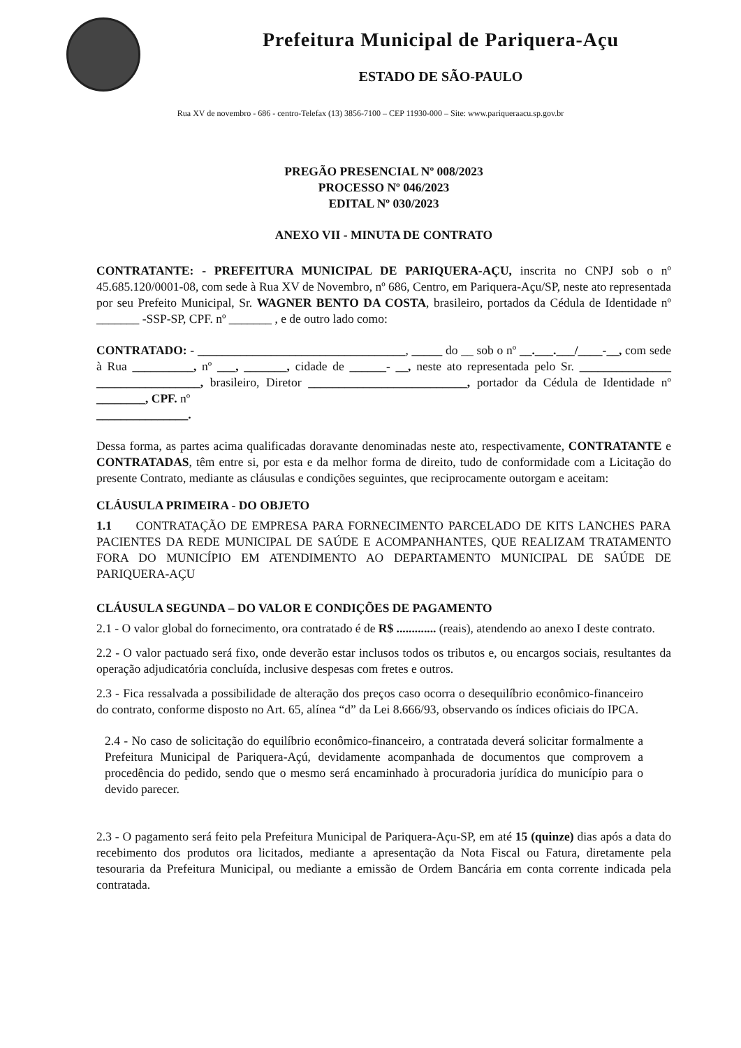Prefeitura Municipal de Pariquera-Açu
ESTADO DE SÃO-PAULO
Rua XV de novembro - 686 - centro-Telefax (13) 3856-7100 – CEP 11930-000 – Site: www.pariqueraacu.sp.gov.br
PREGÃO PRESENCIAL Nº 008/2023
PROCESSO Nº 046/2023
EDITAL Nº 030/2023
ANEXO VII - MINUTA DE CONTRATO
CONTRATANTE: - PREFEITURA MUNICIPAL DE PARIQUERA-AÇU, inscrita no CNPJ sob o nº 45.685.120/0001-08, com sede à Rua XV de Novembro, nº 686, Centro, em Pariquera-Açu/SP, neste ato representada por seu Prefeito Municipal, Sr. WAGNER BENTO DA COSTA, brasileiro, portados da Cédula de Identidade nº _______ -SSP-SP, CPF. nº _______ , e de outro lado como:
CONTRATADO: - __________________________________, _____ do __ sob o nº __.___.___/____-__, com sede à Rua __________, nº ___, _______, cidade de ______- __, neste ato representada pelo Sr. _______________ _________________, brasileiro, Diretor __________________________, portador da Cédula de Identidade nº ________, CPF. nº
_______________.
Dessa forma, as partes acima qualificadas doravante denominadas neste ato, respectivamente, CONTRATANTE e CONTRATADAS, têm entre si, por esta e da melhor forma de direito, tudo de conformidade com a Licitação do presente Contrato, mediante as cláusulas e condições seguintes, que reciprocamente outorgam e aceitam:
CLÁUSULA PRIMEIRA - DO OBJETO
1.1 CONTRATAÇÃO DE EMPRESA PARA FORNECIMENTO PARCELADO DE KITS LANCHES PARA PACIENTES DA REDE MUNICIPAL DE SAÚDE E ACOMPANHANTES, QUE REALIZAM TRATAMENTO FORA DO MUNICÍPIO EM ATENDIMENTO AO DEPARTAMENTO MUNICIPAL DE SAÚDE DE PARIQUERA-AÇU
CLÁUSULA SEGUNDA – DO VALOR E CONDIÇÕES DE PAGAMENTO
2.1 - O valor global do fornecimento, ora contratado é de R$ ............. (reais), atendendo ao anexo I deste contrato.
2.2 - O valor pactuado será fixo, onde deverão estar inclusos todos os tributos e, ou encargos sociais, resultantes da operação adjudicatória concluída, inclusive despesas com fretes e outros.
2.3 - Fica ressalvada a possibilidade de alteração dos preços caso ocorra o desequilíbrio econômico-financeiro do contrato, conforme disposto no Art. 65, alínea “d” da Lei 8.666/93, observando os índices oficiais do IPCA.
2.4 - No caso de solicitação do equilíbrio econômico-financeiro, a contratada deverá solicitar formalmente a Prefeitura Municipal de Pariquera-Açú, devidamente acompanhada de documentos que comprovem a procedência do pedido, sendo que o mesmo será encaminhado à procuradoria jurídica do município para o devido parecer.
2.3 - O pagamento será feito pela Prefeitura Municipal de Pariquera-Açu-SP, em até 15 (quinze) dias após a data do recebimento dos produtos ora licitados, mediante a apresentação da Nota Fiscal ou Fatura, diretamente pela tesouraria da Prefeitura Municipal, ou mediante a emissão de Ordem Bancária em conta corrente indicada pela contratada.